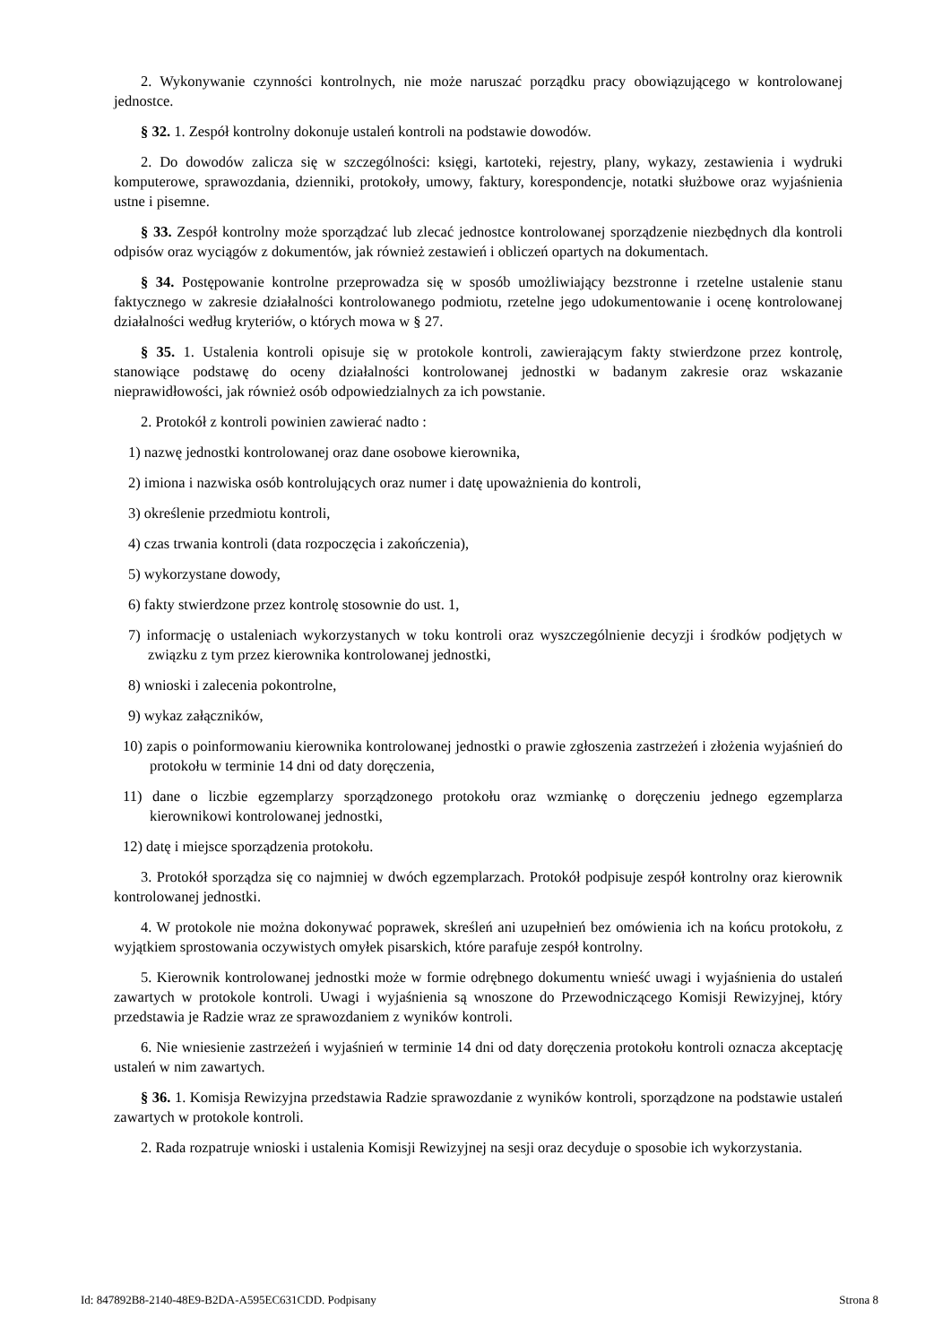2. Wykonywanie czynności kontrolnych, nie może naruszać porządku pracy obowiązującego w kontrolowanej jednostce.
§ 32. 1. Zespół kontrolny dokonuje ustaleń kontroli na podstawie dowodów.
2. Do dowodów zalicza się w szczególności: księgi, kartoteki, rejestry, plany, wykazy, zestawienia i wydruki komputerowe, sprawozdania, dzienniki, protokoły, umowy, faktury, korespondencje, notatki służbowe oraz wyjaśnienia ustne i pisemne.
§ 33. Zespół kontrolny może sporządzać lub zlecać jednostce kontrolowanej sporządzenie niezbędnych dla kontroli odpisów oraz wyciągów z dokumentów, jak również zestawień i obliczeń opartych na dokumentach.
§ 34. Postępowanie kontrolne przeprowadza się w sposób umożliwiający bezstronne i rzetelne ustalenie stanu faktycznego w zakresie działalności kontrolowanego podmiotu, rzetelne jego udokumentowanie i ocenę kontrolowanej działalności według kryteriów, o których mowa w § 27.
§ 35. 1. Ustalenia kontroli opisuje się w protokole kontroli, zawierającym fakty stwierdzone przez kontrolę, stanowiące podstawę do oceny działalności kontrolowanej jednostki w badanym zakresie oraz wskazanie nieprawidłowości, jak również osób odpowiedzialnych za ich powstanie.
2. Protokół z kontroli powinien zawierać nadto :
1) nazwę jednostki kontrolowanej oraz dane osobowe kierownika,
2) imiona i nazwiska osób kontrolujących oraz numer i datę upoważnienia do kontroli,
3) określenie przedmiotu kontroli,
4) czas trwania kontroli (data rozpoczęcia i zakończenia),
5) wykorzystane dowody,
6) fakty stwierdzone przez kontrolę stosownie do ust. 1,
7) informację o ustaleniach wykorzystanych w toku kontroli oraz wyszczególnienie decyzji i środków podjętych w związku z tym przez kierownika kontrolowanej jednostki,
8) wnioski i zalecenia pokontrolne,
9) wykaz załączników,
10) zapis o poinformowaniu kierownika kontrolowanej jednostki o prawie zgłoszenia zastrzeżeń i złożenia wyjaśnień do protokołu w terminie 14 dni od daty doręczenia,
11) dane o liczbie egzemplarzy sporządzonego protokołu oraz wzmiankę o doręczeniu jednego egzemplarza kierownikowi kontrolowanej jednostki,
12) datę i miejsce sporządzenia protokołu.
3. Protokół sporządza się co najmniej w dwóch egzemplarzach. Protokół podpisuje zespół kontrolny oraz kierownik kontrolowanej jednostki.
4. W protokole nie można dokonywać poprawek, skreśleń ani uzupełnień bez omówienia ich na końcu protokołu, z wyjątkiem sprostowania oczywistych omyłek pisarskich, które parafuje zespół kontrolny.
5. Kierownik kontrolowanej jednostki może w formie odrębnego dokumentu wnieść uwagi i wyjaśnienia do ustaleń zawartych w protokole kontroli. Uwagi i wyjaśnienia są wnoszone do Przewodniczącego Komisji Rewizyjnej, który przedstawia je Radzie wraz ze sprawozdaniem z wyników kontroli.
6. Nie wniesienie zastrzeżeń i wyjaśnień w terminie 14 dni od daty doręczenia protokołu kontroli oznacza akceptację ustaleń w nim zawartych.
§ 36. 1. Komisja Rewizyjna przedstawia Radzie sprawozdanie z wyników kontroli, sporządzone na podstawie ustaleń zawartych w protokole kontroli.
2. Rada rozpatruje wnioski i ustalenia Komisji Rewizyjnej na sesji oraz decyduje o sposobie ich wykorzystania.
Id: 847892B8-2140-48E9-B2DA-A595EC631CDD. Podpisany Strona 8